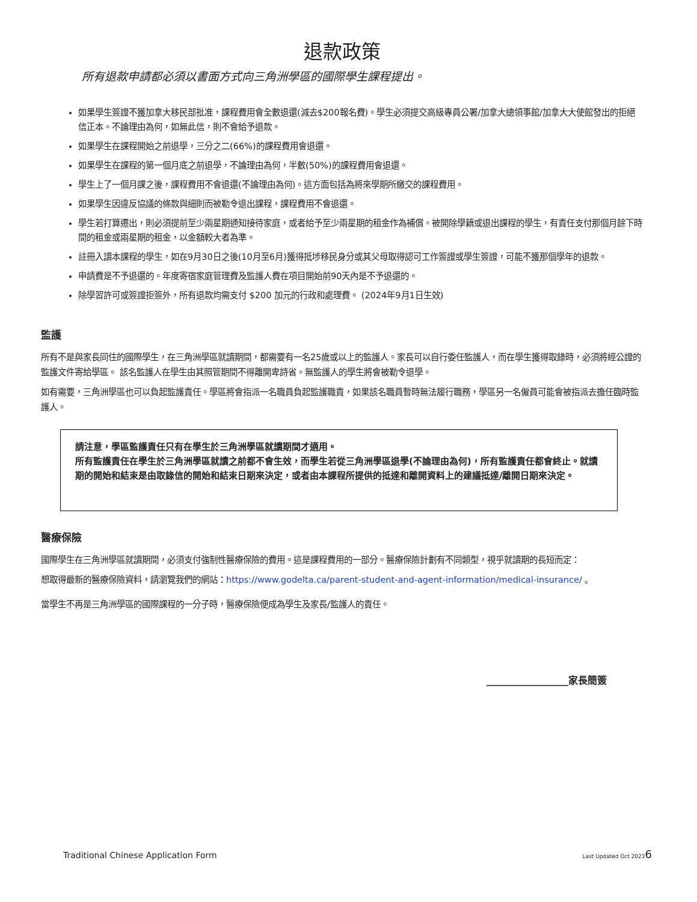退款政策
所有退款申請都必須以書面方式向三角洲學區的國際學生課程提出。
如果學生簽證不獲加拿大移民部批准，課程費用會全數退還(減去$200報名費)。學生必須提交高級專員公署/加拿大總領事館/加拿大大使館發出的拒絕信正本。不論理由為何，如無此信，則不會給予退款。
如果學生在課程開始之前退學，三分之二(66%)的課程費用會退還。
如果學生在課程的第一個月底之前退學，不論理由為何，半數(50%)的課程費用會退還。
學生上了一個月課之後，課程費用不會退還(不論理由為何)。這方面包括為將來學期所繳交的課程費用。
如果學生因違反協議的條款與細則而被勒令退出課程，課程費用不會退還。
學生若打算遷出，則必須提前至少兩星期通知接待家庭，或者給予至少兩星期的租金作為補償。被開除學籍或退出課程的學生，有責任支付那個月餘下時間的租金或兩星期的租金，以金額較大者為準。
註冊入讀本課程的學生，如在9月30日之後(10月至6月)獲得抵埗移民身分或其父母取得認可工作簽證或學生簽證，可能不獲那個學年的退款。
申請費是不予退還的。年度寄宿家庭管理費及監護人費在項目開始前90天內是不予退還的。
除學習許可或簽證拒簽外，所有退款均需支付 $200 加元的行政和處理費。 (2024年9月1日生效)
監護
所有不是與家長同住的國際學生，在三角洲學區就讀期間，都需要有一名25歲或以上的監護人。家長可以自行委任監護人，而在學生獲得取錄時，必須將經公證的監護文件寄給學區。 該名監護人在學生由其照管期間不得離開卑詩省。無監護人的學生將會被勒令退學。
如有需要，三角洲學區也可以負起監護責任。學區將會指派一名職員負起監護職責，如果該名職員暫時無法履行職務，學區另一名僱員可能會被指派去擔任臨時監護人。
請注意，學區監護責任只有在學生於三角洲學區就讀期間才適用。
所有監護責任在學生於三角洲學區就讀之前都不會生效，而學生若從三角洲學區退學(不論理由為何)，所有監護責任都會終止。就讀期的開始和結束是由取錄信的開始和結束日期來決定，或者由本課程所提供的抵達和離開資料上的建議抵達/離開日期來決定。
醫療保險
國際學生在三角洲學區就讀期間，必須支付強制性醫療保險的費用。這是課程費用的一部分。醫療保險計劃有不同類型，視乎就讀期的長短而定：
想取得最新的醫療保險資料，請瀏覽我們的網站：https://www.godelta.ca/parent-student-and-agent-information/medical-insurance/ 。
當學生不再是三角洲學區的國際課程的一分子時，醫療保險便成為學生及家長/監護人的責任。
_________________家長簡簽
Traditional Chinese Application Form Last Updated Oct 20236